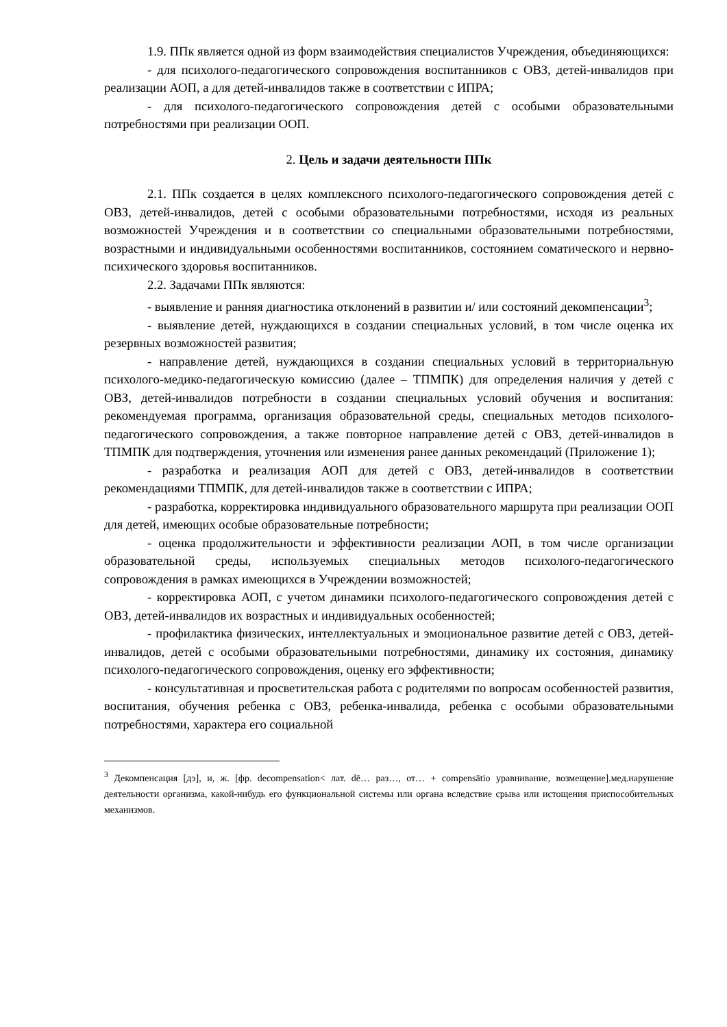1.9. ППк является одной из форм взаимодействия специалистов Учреждения, объединяющихся:
- для психолого-педагогического сопровождения воспитанников с ОВЗ, детей-инвалидов при реализации АОП, а для детей-инвалидов также в соответствии с ИПРА;
- для психолого-педагогического сопровождения детей с особыми образовательными потребностями при реализации ООП.
2. Цель и задачи деятельности ППк
2.1. ППк создается в целях комплексного психолого-педагогического сопровождения детей с ОВЗ, детей-инвалидов, детей с особыми образовательными потребностями, исходя из реальных возможностей Учреждения и в соответствии со специальными образовательными потребностями, возрастными и индивидуальными особенностями воспитанников, состоянием соматического и нервно-психического здоровья воспитанников.
2.2. Задачами ППк являются:
- выявление и ранняя диагностика отклонений в развитии и/ или состояний декомпенсации<sup>3</sup>;
- выявление детей, нуждающихся в создании специальных условий, в том числе оценка их резервных возможностей развития;
- направление детей, нуждающихся в создании специальных условий в территориальную психолого-медико-педагогическую комиссию (далее – ТПМПК) для определения наличия у детей с ОВЗ, детей-инвалидов потребности в создании специальных условий обучения и воспитания: рекомендуемая программа, организация образовательной среды, специальных методов психолого-педагогического сопровождения, а также повторное направление детей с ОВЗ, детей-инвалидов в ТПМПК для подтверждения, уточнения или изменения ранее данных рекомендаций (Приложение 1);
- разработка и реализация АОП для детей с ОВЗ, детей-инвалидов в соответствии рекомендациями ТПМПК, для детей-инвалидов также в соответствии с ИПРА;
- разработка, корректировка индивидуального образовательного маршрута при реализации ООП для детей, имеющих особые образовательные потребности;
- оценка продолжительности и эффективности реализации АОП, в том числе организации образовательной среды, используемых специальных методов психолого-педагогического сопровождения в рамках имеющихся в Учреждении возможностей;
- корректировка АОП, с учетом динамики психолого-педагогического сопровождения детей с ОВЗ, детей-инвалидов их возрастных и индивидуальных особенностей;
- профилактика физических, интеллектуальных и эмоциональное развитие детей с ОВЗ, детей-инвалидов, детей с особыми образовательными потребностями, динамику их состояния, динамику психолого-педагогического сопровождения, оценку его эффективности;
- консультативная и просветительская работа с родителями по вопросам особенностей развития, воспитания, обучения ребенка с ОВЗ, ребенка-инвалида, ребенка с особыми образовательными потребностями, характера его социальной
<sup>3</sup> Декомпенсация [дэ], и, ж. [фр. decompensation< лат. dē… раз…, от… + compensātio уравнивание, возмещение].мед.нарушение деятельности организма, какой-нибудь его функциональной системы или органа вследствие срыва или истощения приспособительных механизмов.